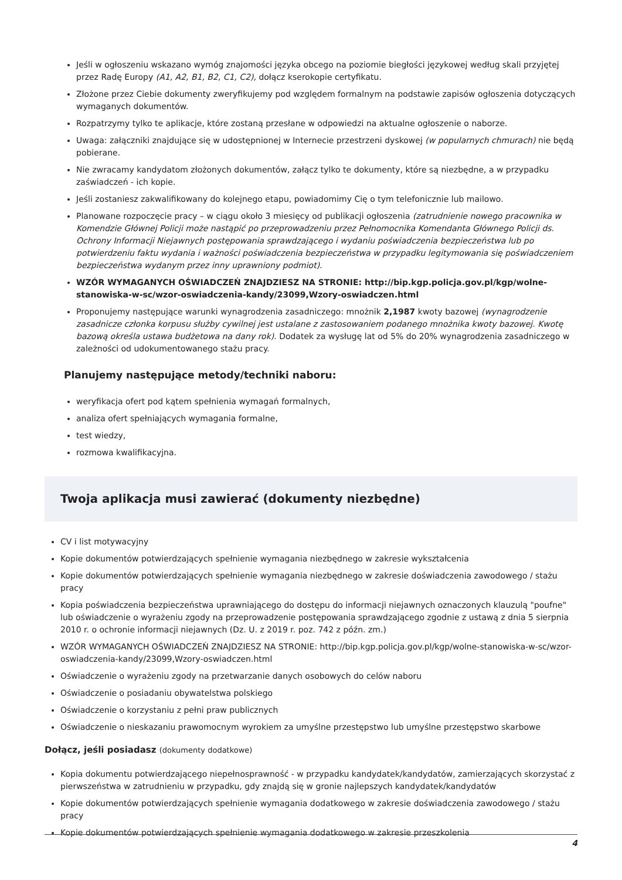Jeśli w ogłoszeniu wskazano wymóg znajomości języka obcego na poziomie biegłości językowej według skali przyjętej przez Radę Europy (A1, A2, B1, B2, C1, C2), dołącz kserokopie certyfikatu.
Złożone przez Ciebie dokumenty zweryfikujemy pod względem formalnym na podstawie zapisów ogłoszenia dotyczących wymaganych dokumentów.
Rozpatrzymy tylko te aplikacje, które zostaną przesłane w odpowiedzi na aktualne ogłoszenie o naborze.
Uwaga: załączniki znajdujące się w udostępnionej w Internecie przestrzeni dyskowej (w popularnych chmurach) nie będą pobierane.
Nie zwracamy kandydatom złożonych dokumentów, załącz tylko te dokumenty, które są niezbędne, a w przypadku zaświadczeń - ich kopie.
Jeśli zostaniesz zakwalifikowany do kolejnego etapu, powiadomimy Cię o tym telefonicznie lub mailowo.
Planowane rozpoczęcie pracy – w ciągu około 3 miesięcy od publikacji ogłoszenia (zatrudnienie nowego pracownika w Komendzie Głównej Policji może nastąpić po przeprowadzeniu przez Pełnomocnika Komendanta Głównego Policji ds. Ochrony Informacji Niejawnych postępowania sprawdzającego i wydaniu poświadczenia bezpieczeństwa lub po potwierdzeniu faktu wydania i ważności poświadczenia bezpieczeństwa w przypadku legitymowania się poświadczeniem bezpieczeństwa wydanym przez inny uprawniony podmiot).
WZÓR WYMAGANYCH OŚWIADCZEŃ ZNAJDZIESZ NA STRONIE: http://bip.kgp.policja.gov.pl/kgp/wolne-stanowiska-w-sc/wzor-oswiadczenia-kandy/23099,Wzory-oswiadczen.html
Proponujemy następujące warunki wynagrodzenia zasadniczego: mnożnik 2,1987 kwoty bazowej (wynagrodzenie zasadnicze członka korpusu służby cywilnej jest ustalane z zastosowaniem podanego mnożnika kwoty bazowej. Kwotę bazową określa ustawa budżetowa na dany rok). Dodatek za wysługę lat od 5% do 20% wynagrodzenia zasadniczego w zależności od udokumentowanego stażu pracy.
Planujemy następujące metody/techniki naboru:
weryfikacja ofert pod kątem spełnienia wymagań formalnych,
analiza ofert spełniających wymagania formalne,
test wiedzy,
rozmowa kwalifikacyjna.
Twoja aplikacja musi zawierać (dokumenty niezbędne)
CV i list motywacyjny
Kopie dokumentów potwierdzających spełnienie wymagania niezbędnego w zakresie wykształcenia
Kopie dokumentów potwierdzających spełnienie wymagania niezbędnego w zakresie doświadczenia zawodowego / stażu pracy
Kopia poświadczenia bezpieczeństwa uprawniającego do dostępu do informacji niejawnych oznaczonych klauzulą "poufne" lub oświadczenie o wyrażeniu zgody na przeprowadzenie postępowania sprawdzającego zgodnie z ustawą z dnia 5 sierpnia 2010 r. o ochronie informacji niejawnych (Dz. U. z 2019 r. poz. 742 z późn. zm.)
WZÓR WYMAGANYCH OŚWIADCZEŃ ZNAJDZIESZ NA STRONIE: http://bip.kgp.policja.gov.pl/kgp/wolne-stanowiska-w-sc/wzor-oswiadczenia-kandy/23099,Wzory-oswiadczen.html
Oświadczenie o wyrażeniu zgody na przetwarzanie danych osobowych do celów naboru
Oświadczenie o posiadaniu obywatelstwa polskiego
Oświadczenie o korzystaniu z pełni praw publicznych
Oświadczenie o nieskazaniu prawomocnym wyrokiem za umyślne przestępstwo lub umyślne przestępstwo skarbowe
Dołącz, jeśli posiadasz (dokumenty dodatkowe)
Kopia dokumentu potwierdzającego niepełnosprawność - w przypadku kandydatek/kandydatów, zamierzających skorzystać z pierwszeństwa w zatrudnieniu w przypadku, gdy znajdą się w gronie najlepszych kandydatek/kandydatów
Kopie dokumentów potwierdzających spełnienie wymagania dodatkowego w zakresie doświadczenia zawodowego / stażu pracy
Kopie dokumentów potwierdzających spełnienie wymagania dodatkowego w zakresie przeszkolenia
4